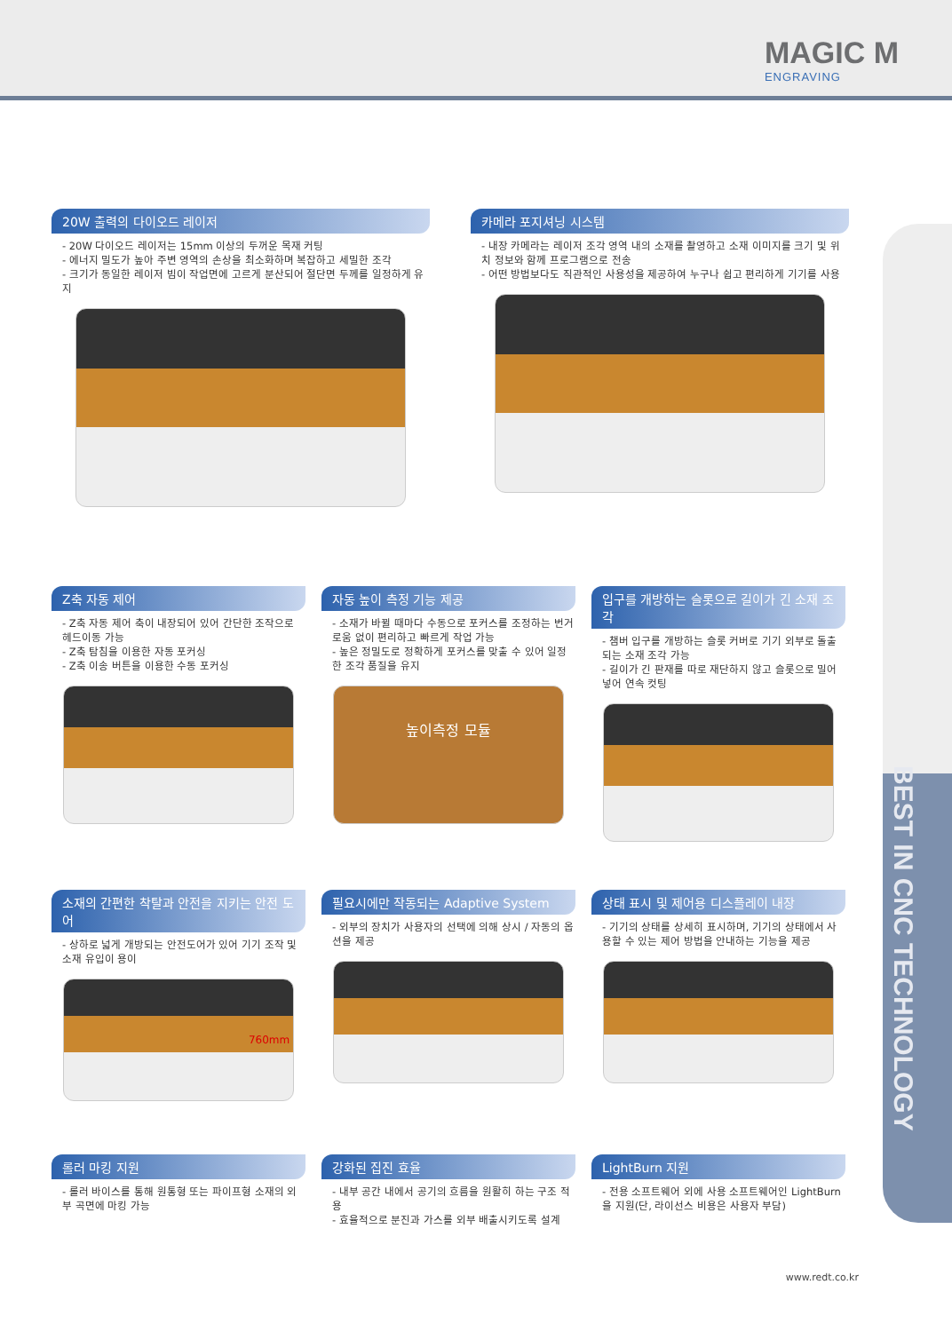MAGIC M
ENGRAVING
BEST IN CNC TECHNOLOGY
20W 출력의 다이오드 레이저
- 20W 다이오드 레이저는 15mm 이상의 두꺼운 목재 커팅
- 에너지 밀도가 높아 주변 영역의 손상을 최소화하며 복잡하고 세밀한 조각
- 크기가 동일한 레이저 빔이 작업면에 고르게 분산되어 절단면 두께를 일정하게 유지
카메라 포지셔닝 시스템
- 내장 카메라는 레이저 조각 영역 내의 소재를 촬영하고 소재 이미지를 크기 및 위치 정보와 함께 프로그램으로 전송
- 어떤 방법보다도 직관적인 사용성을 제공하여 누구나 쉽고 편리하게 기기를 사용
Z축 자동 제어
- Z축 자동 제어 축이 내장되어 있어 간단한 조작으로 헤드이동 가능
- Z축 탐침을 이용한 자동 포커싱
- Z축 이송 버튼을 이용한 수동 포커싱
자동 높이 측정 기능 제공
- 소재가 바뀔 때마다 수동으로 포커스를 조정하는 번거로움 없이 편리하고 빠르게 작업 가능
- 높은 정밀도로 정확하게 포커스를 맞출 수 있어 일정한 조각 품질을 유지
높이측정 모듈
입구를 개방하는 슬롯으로 길이가 긴 소재 조각
- 챔버 입구를 개방하는 슬롯 커버로 기기 외부로 돌출되는 소재 조각 가능
- 길이가 긴 판재를 따로 재단하지 않고 슬롯으로 밀어 넣어 연속 컷팅
소재의 간편한 착탈과 안전을 지키는 안전 도어
- 상하로 넓게 개방되는 안전도어가 있어 기기 조작 및 소재 유입이 용이
760mm
필요시에만 작동되는 Adaptive System
- 외부의 장치가 사용자의 선택에 의해 상시 / 자동의 옵션을 제공
상태 표시 및 제어용 디스플레이 내장
- 기기의 상태를 상세히 표시하며, 기기의 상태에서 사용할 수 있는 제어 방법을 안내하는 기능을 제공
롤러 마킹 지원
- 롤러 바이스를 통해 원통형 또는 파이프형 소재의 외부 곡면에 마킹 가능
강화된 집진 효율
- 내부 공간 내에서 공기의 흐름을 원활히 하는 구조 적용
- 효율적으로 분진과 가스를 외부 배출시키도록 설계
LightBurn 지원
- 전용 소프트웨어 외에 사용 소프트웨어인 LightBurn을 지원(단, 라이선스 비용은 사용자 부담)
www.redt.co.kr